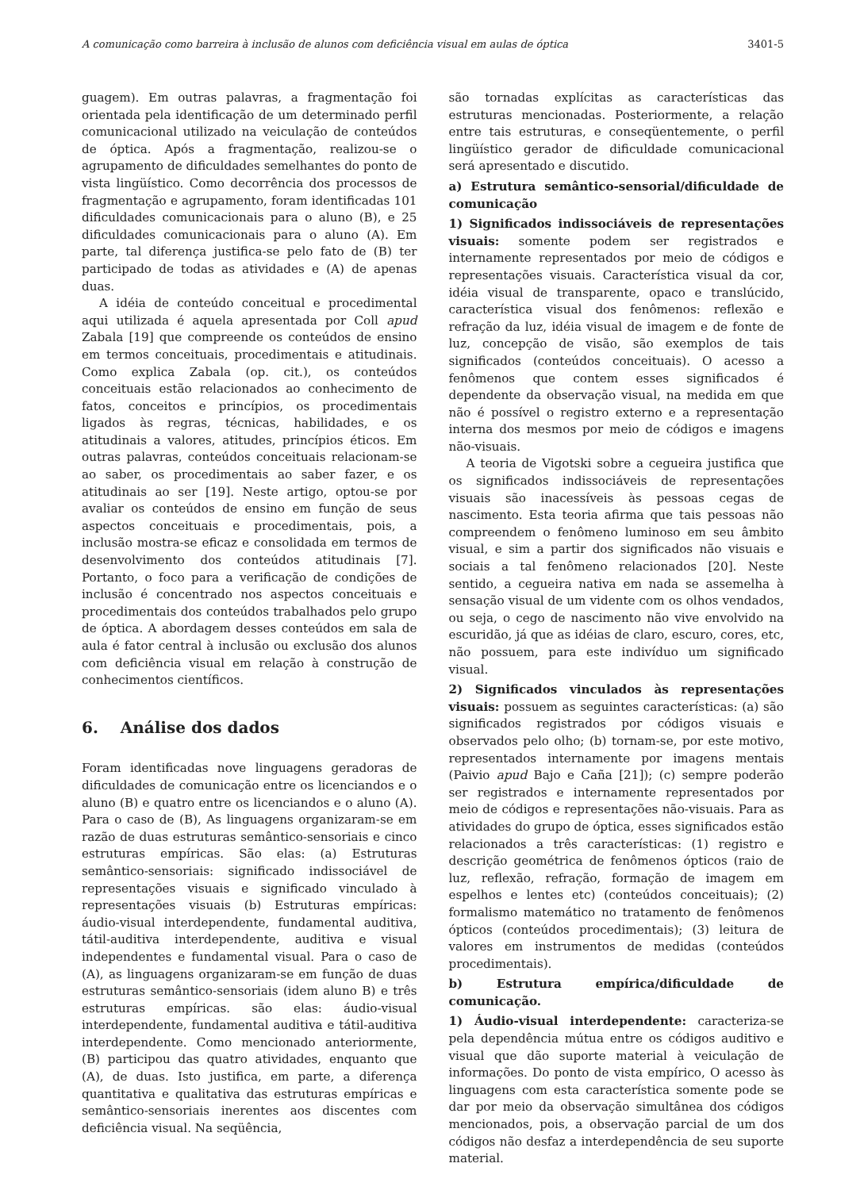A comunicação como barreira à inclusão de alunos com deficiência visual em aulas de óptica 3401-5
guagem). Em outras palavras, a fragmentação foi orientada pela identificação de um determinado perfil comunicacional utilizado na veiculação de conteúdos de óptica. Após a fragmentação, realizou-se o agrupamento de dificuldades semelhantes do ponto de vista lingüístico. Como decorrência dos processos de fragmentação e agrupamento, foram identificadas 101 dificuldades comunicacionais para o aluno (B), e 25 dificuldades comunicacionais para o aluno (A). Em parte, tal diferença justifica-se pelo fato de (B) ter participado de todas as atividades e (A) de apenas duas.
A idéia de conteúdo conceitual e procedimental aqui utilizada é aquela apresentada por Coll apud Zabala [19] que compreende os conteúdos de ensino em termos conceituais, procedimentais e atitudinais. Como explica Zabala (op. cit.), os conteúdos conceituais estão relacionados ao conhecimento de fatos, conceitos e princípios, os procedimentais ligados às regras, técnicas, habilidades, e os atitudinais a valores, atitudes, princípios éticos. Em outras palavras, conteúdos conceituais relacionam-se ao saber, os procedimentais ao saber fazer, e os atitudinais ao ser [19]. Neste artigo, optou-se por avaliar os conteúdos de ensino em função de seus aspectos conceituais e procedimentais, pois, a inclusão mostra-se eficaz e consolidada em termos de desenvolvimento dos conteúdos atitudinais [7]. Portanto, o foco para a verificação de condições de inclusão é concentrado nos aspectos conceituais e procedimentais dos conteúdos trabalhados pelo grupo de óptica. A abordagem desses conteúdos em sala de aula é fator central à inclusão ou exclusão dos alunos com deficiência visual em relação à construção de conhecimentos científicos.
6. Análise dos dados
Foram identificadas nove linguagens geradoras de dificuldades de comunicação entre os licenciandos e o aluno (B) e quatro entre os licenciandos e o aluno (A). Para o caso de (B), As linguagens organizaram-se em razão de duas estruturas semântico-sensoriais e cinco estruturas empíricas. São elas: (a) Estruturas semântico-sensoriais: significado indissociável de representações visuais e significado vinculado à representações visuais (b) Estruturas empíricas: áudio-visual interdependente, fundamental auditiva, tátil-auditiva interdependente, auditiva e visual independentes e fundamental visual. Para o caso de (A), as linguagens organizaram-se em função de duas estruturas semântico-sensoriais (idem aluno B) e três estruturas empíricas. são elas: áudio-visual interdependente, fundamental auditiva e tátil-auditiva interdependente. Como mencionado anteriormente, (B) participou das quatro atividades, enquanto que (A), de duas. Isto justifica, em parte, a diferença quantitativa e qualitativa das estruturas empíricas e semântico-sensoriais inerentes aos discentes com deficiência visual. Na seqüência,
são tornadas explícitas as características das estruturas mencionadas. Posteriormente, a relação entre tais estruturas, e conseqüentemente, o perfil lingüístico gerador de dificuldade comunicacional será apresentado e discutido.
a) Estrutura semântico-sensorial/dificuldade de comunicação
1) Significados indissociáveis de representações visuais: somente podem ser registrados e internamente representados por meio de códigos e representações visuais. Característica visual da cor, idéia visual de transparente, opaco e translúcido, característica visual dos fenômenos: reflexão e refração da luz, idéia visual de imagem e de fonte de luz, concepção de visão, são exemplos de tais significados (conteúdos conceituais). O acesso a fenômenos que contem esses significados é dependente da observação visual, na medida em que não é possível o registro externo e a representação interna dos mesmos por meio de códigos e imagens não-visuais.
A teoria de Vigotski sobre a cegueira justifica que os significados indissociáveis de representações visuais são inacessíveis às pessoas cegas de nascimento. Esta teoria afirma que tais pessoas não compreendem o fenômeno luminoso em seu âmbito visual, e sim a partir dos significados não visuais e sociais a tal fenômeno relacionados [20]. Neste sentido, a cegueira nativa em nada se assemelha à sensação visual de um vidente com os olhos vendados, ou seja, o cego de nascimento não vive envolvido na escuridão, já que as idéias de claro, escuro, cores, etc, não possuem, para este indivíduo um significado visual.
2) Significados vinculados às representações visuais: possuem as seguintes características: (a) são significados registrados por códigos visuais e observados pelo olho; (b) tornam-se, por este motivo, representados internamente por imagens mentais (Paivio apud Bajo e Caña [21]); (c) sempre poderão ser registrados e internamente representados por meio de códigos e representações não-visuais. Para as atividades do grupo de óptica, esses significados estão relacionados a três características: (1) registro e descrição geométrica de fenômenos ópticos (raio de luz, reflexão, refração, formação de imagem em espelhos e lentes etc) (conteúdos conceituais); (2) formalismo matemático no tratamento de fenômenos ópticos (conteúdos procedimentais); (3) leitura de valores em instrumentos de medidas (conteúdos procedimentais).
b) Estrutura empírica/dificuldade de comunicação.
1) Áudio-visual interdependente: caracteriza-se pela dependência mútua entre os códigos auditivo e visual que dão suporte material à veiculação de informações. Do ponto de vista empírico, O acesso às linguagens com esta característica somente pode se dar por meio da observação simultânea dos códigos mencionados, pois, a observação parcial de um dos códigos não desfaz a interdependência de seu suporte material.